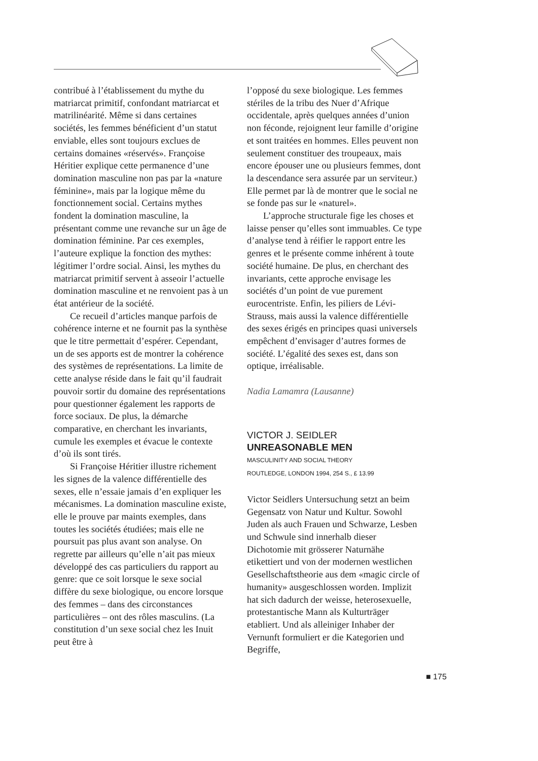contribué à l’établissement du mythe du matriarcat primitif, confondant matriarcat et matrilinéarité. Même si dans certaines sociétés, les femmes bénéficient d’un statut enviable, elles sont toujours exclues de certains domaines «réservés». Françoise Héritier explique cette permanence d’une domination masculine non pas par la «nature féminine», mais par la logique même du fonctionnement social. Certains mythes fondent la domination masculine, la présentant comme une revanche sur un âge de domination féminine. Par ces exemples, l’auteure explique la fonction des mythes: légitimer l’ordre social. Ainsi, les mythes du matriarcat primitif servent à asseoir l’actuelle domination masculine et ne renvoient pas à un état antérieur de la société.
Ce recueil d’articles manque parfois de cohérence interne et ne fournit pas la synthèse que le titre permettait d’espérer. Cependant, un de ses apports est de montrer la cohérence des systèmes de représentations. La limite de cette analyse réside dans le fait qu’il faudrait pouvoir sortir du domaine des représentations pour questionner également les rapports de force sociaux. De plus, la démarche comparative, en cherchant les invariants, cumule les exemples et évacue le contexte d’où ils sont tirés.
Si Françoise Héritier illustre richement les signes de la valence différentielle des sexes, elle n’essaie jamais d’en expliquer les mécanismes. La domination masculine existe, elle le prouve par maints exemples, dans toutes les sociétés étudiées; mais elle ne poursuit pas plus avant son analyse. On regrette par ailleurs qu’elle n’ait pas mieux développé des cas particuliers du rapport au genre: que ce soit lorsque le sexe social diffère du sexe biologique, ou encore lorsque des femmes – dans des circonstances particulières – ont des rôles masculins. (La constitution d’un sexe social chez les Inuit peut être à
l’opposé du sexe biologique. Les femmes stériles de la tribu des Nuer d’Afrique occidentale, après quelques années d’union non féconde, rejoignent leur famille d’origine et sont traitées en hommes. Elles peuvent non seulement constituer des troupeaux, mais encore épouser une ou plusieurs femmes, dont la descendance sera assurée par un serviteur.) Elle permet par là de montrer que le social ne se fonde pas sur le «naturel».
L’approche structurale fige les choses et laisse penser qu’elles sont immuables. Ce type d’analyse tend à réifier le rapport entre les genres et le présente comme inhérent à toute société humaine. De plus, en cherchant des invariants, cette approche envisage les sociétés d’un point de vue purement eurocentriste. Enfin, les piliers de Lévi-Strauss, mais aussi la valence différentielle des sexes érigés en principes quasi universels empêchent d’envisager d’autres formes de société. L’égalité des sexes est, dans son optique, irréalisable.
Nadia Lamamra (Lausanne)
VICTOR J. SEIDLER
UNREASONABLE MEN
MASCULINITY AND SOCIAL THEORY
ROUTLEDGE, LONDON 1994, 254 S., £ 13.99
Victor Seidlers Untersuchung setzt an beim Gegensatz von Natur und Kultur. Sowohl Juden als auch Frauen und Schwarze, Lesben und Schwule sind innerhalb dieser Dichotomie mit grösserer Naturnähe etikettiert und von der modernen westlichen Gesellschaftstheorie aus dem «magic circle of humanity» ausgeschlossen worden. Implizit hat sich dadurch der weisse, heterosexuelle, protestantische Mann als Kulturträger etabliert. Und als alleiniger Inhaber der Vernunft formuliert er die Kategorien und Begriffe,
■ 175